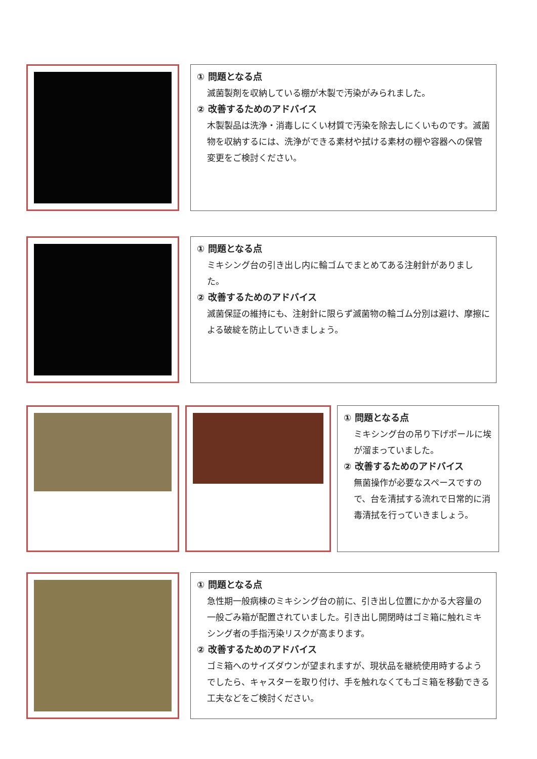① 問題となる点
滅菌製剤を収納している棚が木製で汚染がみられました。
② 改善するためのアドバイス
木製製品は洗浄・消毒しにくい材質で汚染を除去しにくいものです。滅菌物を収納するには、洗浄ができる素材や拭ける素材の棚や容器への保管変更をご検討ください。
① 問題となる点
ミキシング台の引き出し内に輪ゴムでまとめてある注射針がありました。
② 改善するためのアドバイス
滅菌保証の維持にも、注射針に限らず滅菌物の輪ゴム分別は避け、摩擦による破綻を防止していきましょう。
① 問題となる点
ミキシング台の吊り下げポールに埃が溜まっていました。
② 改善するためのアドバイス
無菌操作が必要なスペースですので、台を清拭する流れで日常的に消毒清拭を行っていきましょう。
① 問題となる点
急性期一般病棟のミキシング台の前に、引き出し位置にかかる大容量の一般ごみ箱が配置されていました。引き出し開閉時はゴミ箱に触れミキシング者の手指汚染リスクが高まります。
② 改善するためのアドバイス
ゴミ箱へのサイズダウンが望まれますが、現状品を継続使用時するようでしたら、キャスターを取り付け、手を触れなくてもゴミ箱を移動できる工夫などをご検討ください。